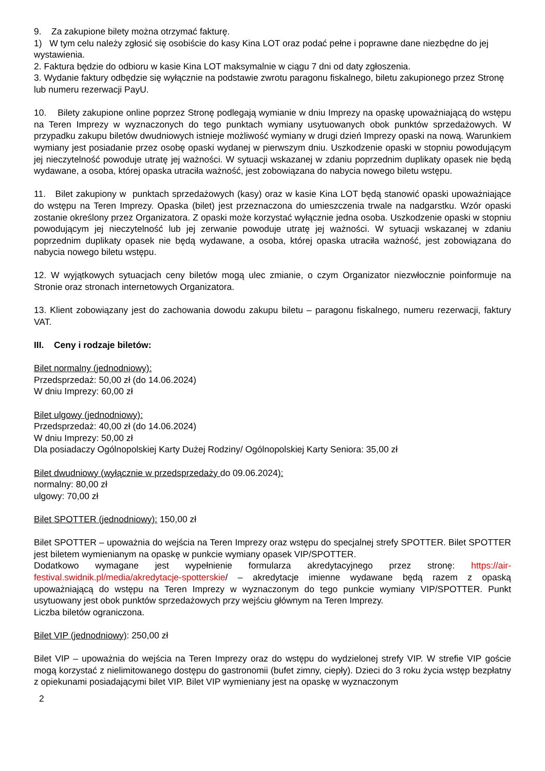9. Za zakupione bilety można otrzymać fakturę.
1) W tym celu należy zgłosić się osobiście do kasy Kina LOT oraz podać pełne i poprawne dane niezbędne do jej wystawienia.
2. Faktura będzie do odbioru w kasie Kina LOT maksymalnie w ciągu 7 dni od daty zgłoszenia.
3. Wydanie faktury odbędzie się wyłącznie na podstawie zwrotu paragonu fiskalnego, biletu zakupionego przez Stronę lub numeru rezerwacji PayU.
10. Bilety zakupione online poprzez Stronę podlegają wymianie w dniu Imprezy na opaskę upoważniającą do wstępu na Teren Imprezy w wyznaczonych do tego punktach wymiany usytuowanych obok punktów sprzedażowych. W przypadku zakupu biletów dwudniowych istnieje możliwość wymiany w drugi dzień Imprezy opaski na nową. Warunkiem wymiany jest posiadanie przez osobę opaski wydanej w pierwszym dniu. Uszkodzenie opaski w stopniu powodującym jej nieczytelność powoduje utratę jej ważności. W sytuacji wskazanej w zdaniu poprzednim duplikaty opasek nie będą wydawane, a osoba, której opaska utraciła ważność, jest zobowiązana do nabycia nowego biletu wstępu.
11. Bilet zakupiony w punktach sprzedażowych (kasy) oraz w kasie Kina LOT będą stanowić opaski upoważniające do wstępu na Teren Imprezy. Opaska (bilet) jest przeznaczona do umieszczenia trwale na nadgarstku. Wzór opaski zostanie określony przez Organizatora. Z opaski może korzystać wyłącznie jedna osoba. Uszkodzenie opaski w stopniu powodującym jej nieczytelność lub jej zerwanie powoduje utratę jej ważności. W sytuacji wskazanej w zdaniu poprzednim duplikaty opasek nie będą wydawane, a osoba, której opaska utraciła ważność, jest zobowiązana do nabycia nowego biletu wstępu.
12. W wyjątkowych sytuacjach ceny biletów mogą ulec zmianie, o czym Organizator niezwłocznie poinformuje na Stronie oraz stronach internetowych Organizatora.
13. Klient zobowiązany jest do zachowania dowodu zakupu biletu – paragonu fiskalnego, numeru rezerwacji, faktury VAT.
III. Ceny i rodzaje biletów:
Bilet normalny (jednodniowy):
Przedsprzedaż: 50,00 zł (do 14.06.2024)
W dniu Imprezy: 60,00 zł
Bilet ulgowy (jednodniowy):
Przedsprzedaż: 40,00 zł (do 14.06.2024)
W dniu Imprezy: 50,00 zł
Dla posiadaczy Ogólnopolskiej Karty Dużej Rodziny/ Ogólnopolskiej Karty Seniora: 35,00 zł
Bilet dwudniowy (wyłącznie w przedsprzedaży do 09.06.2024):
normalny: 80,00 zł
ulgowy: 70,00 zł
Bilet SPOTTER (jednodniowy): 150,00 zł
Bilet SPOTTER – upoważnia do wejścia na Teren Imprezy oraz wstępu do specjalnej strefy SPOTTER. Bilet SPOTTER jest biletem wymienianym na opaskę w punkcie wymiany opasek VIP/SPOTTER.
Dodatkowo wymagane jest wypełnienie formularza akredytacyjnego przez stronę: https://air-festival.swidnik.pl/media/akredytacje-spotterskie/ – akredytacje imienne wydawane będą razem z opaską upoważniającą do wstępu na Teren Imprezy w wyznaczonym do tego punkcie wymiany VIP/SPOTTER. Punkt usytuowany jest obok punktów sprzedażowych przy wejściu głównym na Teren Imprezy.
Liczba biletów ograniczona.
Bilet VIP (jednodniowy): 250,00 zł
Bilet VIP – upoważnia do wejścia na Teren Imprezy oraz do wstępu do wydzielonej strefy VIP. W strefie VIP goście mogą korzystać z nielimitowanego dostępu do gastronomii (bufet zimny, ciepły). Dzieci do 3 roku życia wstęp bezpłatny z opiekunami posiadającymi bilet VIP. Bilet VIP wymieniany jest na opaskę w wyznaczonym
2